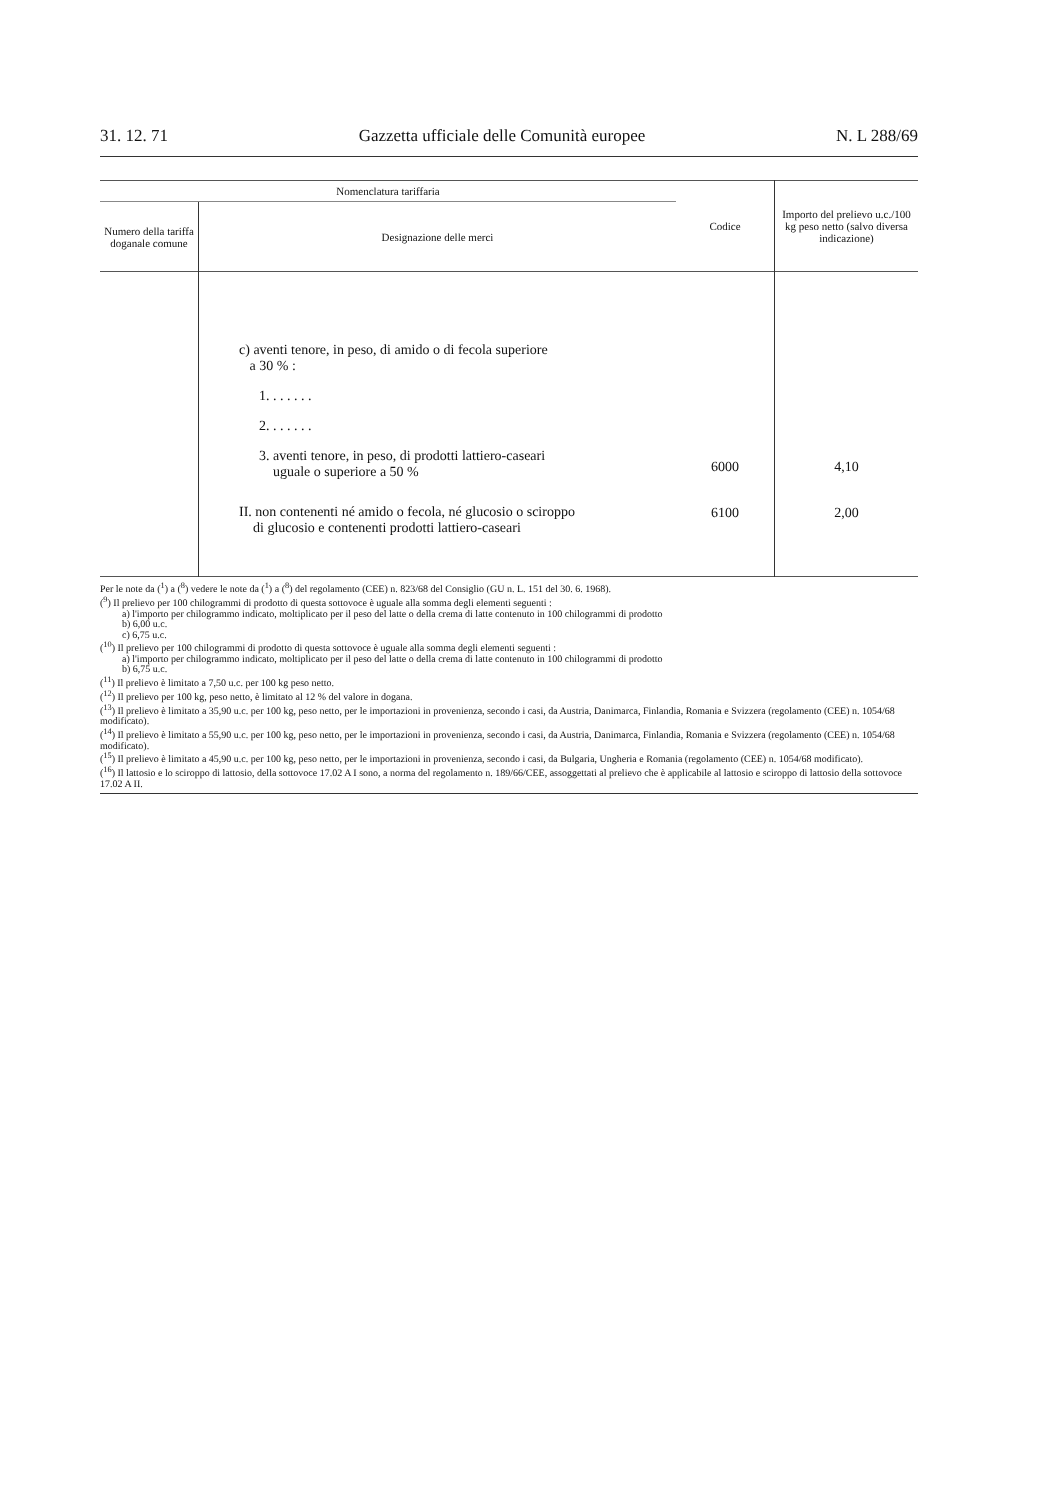31. 12. 71 Gazzetta ufficiale delle Comunità europee N. L 288/69
| Nomenclatura tariffaria | | Codice | Importo del prelievo u.c./100 kg peso netto (salvo diversa indicazione) |
| --- | --- | --- | --- |
| Numero della tariffa doganale comune | Designazione delle merci | | |
| | c) aventi tenore, in peso, di amido o di fecola superiore a 30 % : 1. . . . . . . 2. . . . . . . 3. aventi tenore, in peso, di prodotti lattiero-caseari uguale o superiore a 50 % II. non contenenti né amido o fecola, né glucosio o sciroppo di glucosio e contenenti prodotti lattiero-caseari | 6000 6100 | 4,10 2,00 |
Per le note da (<sup>1</sup>) a (<sup>8</sup>) vedere le note da (<sup>1</sup>) a (<sup>8</sup>) del regolamento (CEE) n. 823/68 del Consiglio (GU n. L. 151 del 30. 6. 1968).
(<sup>9</sup>) Il prelievo per 100 chilogrammi di prodotto di questa sottovoce è uguale alla somma degli elementi seguenti :
a) l'importo per chilogrammo indicato, moltiplicato per il peso del latte o della crema di latte contenuto in 100 chilogrammi di prodotto
b) 6,00 u.c.
c) 6,75 u.c.
(<sup>10</sup>) Il prelievo per 100 chilogrammi di prodotto di questa sottovoce è uguale alla somma degli elementi seguenti :
a) l'importo per chilogrammo indicato, moltiplicato per il peso del latte o della crema di latte contenuto in 100 chilogrammi di prodotto
b) 6,75 u.c.
(<sup>11</sup>) Il prelievo è limitato a 7,50 u.c. per 100 kg peso netto.
(<sup>12</sup>) Il prelievo per 100 kg, peso netto, è limitato al 12 % del valore in dogana.
(<sup>13</sup>) Il prelievo è limitato a 35,90 u.c. per 100 kg, peso netto, per le importazioni in provenienza, secondo i casi, da Austria, Danimarca, Finlandia, Romania e Svizzera (regolamento (CEE) n. 1054/68 modificato).
(<sup>14</sup>) Il prelievo è limitato a 55,90 u.c. per 100 kg, peso netto, per le importazioni in provenienza, secondo i casi, da Austria, Danimarca, Finlandia, Romania e Svizzera (regolamento (CEE) n. 1054/68 modificato).
(<sup>15</sup>) Il prelievo è limitato a 45,90 u.c. per 100 kg, peso netto, per le importazioni in provenienza, secondo i casi, da Bulgaria, Ungheria e Romania (regolamento (CEE) n. 1054/68 modificato).
(<sup>16</sup>) Il lattosio e lo sciroppo di lattosio, della sottovoce 17.02 A I sono, a norma del regolamento n. 189/66/CEE, assoggettati al prelievo che è applicabile al lattosio e sciroppo di lattosio della sottovoce 17.02 A II.